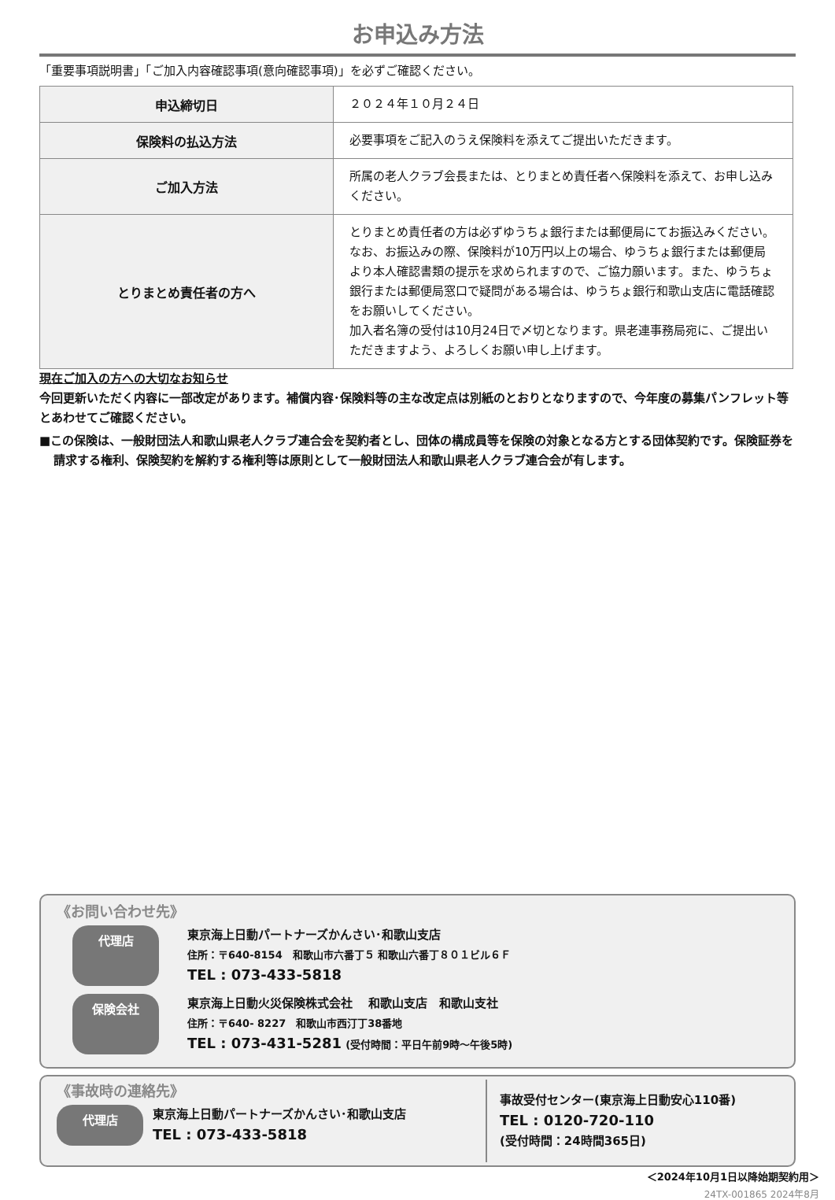お申込み方法
「重要事項説明書」「ご加入内容確認事項(意向確認事項)」を必ずご確認ください。
| 申込締切日 | ２０２４年１０月２４日 |
| 保険料の払込方法 | 必要事項をご記入のうえ保険料を添えてご提出いただきます。 |
| ご加入方法 | 所属の老人クラブ会長または、とりまとめ責任者へ保険料を添えて、お申し込みください。 |
| とりまとめ責任者の方へ | とりまとめ責任者の方は必ずゆうちょ銀行または郵便局にてお振込みください。なお、お振込みの際、保険料が10万円以上の場合、ゆうちょ銀行または郵便局より本人確認書類の提示を求められますので、ご協力願います。また、ゆうちょ銀行または郵便局窓口で疑問がある場合は、ゆうちょ銀行和歌山支店に電話確認をお願いしてください。 加入者名簿の受付は10月24日で〆切となります。県老連事務局宛に、ご提出いただきますよう、よろしくお願い申し上げます。 |
現在ご加入の方への大切なお知らせ
今回更新いただく内容に一部改定があります。補償内容･保険料等の主な改定点は別紙のとおりとなりますので、今年度の募集パンフレット等とあわせてご確認ください。
■この保険は、一般財団法人和歌山県老人クラブ連合会を契約者とし、団体の構成員等を保険の対象となる方とする団体契約です。保険証券を請求する権利、保険契約を解約する権利等は原則として一般財団法人和歌山県老人クラブ連合会が有します。
《お問い合わせ先》
代理店
東京海上日動パートナーズかんさい･和歌山支店
住所：〒640-8154　和歌山市六番丁５ 和歌山六番丁８０１ビル６Ｆ
TEL : 073-433-5818
保険会社
東京海上日動火災保険株式会社　 和歌山支店　和歌山支社
住所：〒640- 8227　和歌山市西汀丁38番地
TEL : 073-431-5281 (受付時間：平日午前9時～午後5時)
《事故時の連絡先》
代理店
東京海上日動パートナーズかんさい･和歌山支店
TEL : 073-433-5818
事故受付センター(東京海上日動安心110番)
TEL : 0120-720-110
(受付時間：24時間365日)
＜2024年10月1日以降始期契約用＞
24TX-001865 2024年8月